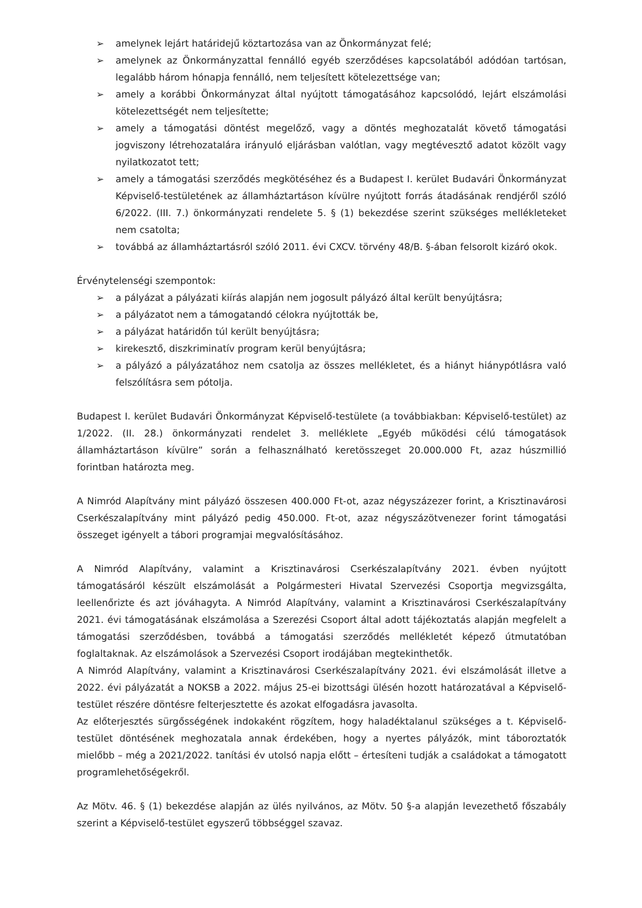➢ amelynek lejárt határidejű köztartozása van az Önkormányzat felé;
➢ amelynek az Önkormányzattal fennálló egyéb szerződéses kapcsolatából adódóan tartósan, legalább három hónapja fennálló, nem teljesített kötelezettsége van;
➢ amely a korábbi Önkormányzat által nyújtott támogatásához kapcsolódó, lejárt elszámolási kötelezettségét nem teljesítette;
➢ amely a támogatási döntést megelőző, vagy a döntés meghozatalát követő támogatási jogviszony létrehozatalára irányuló eljárásban valótlan, vagy megtévesztő adatot közölt vagy nyilatkozatot tett;
➢ amely a támogatási szerződés megkötéséhez és a Budapest I. kerület Budavári Önkormányzat Képviselő-testületének az államháztartáson kívülre nyújtott forrás átadásának rendjéről szóló 6/2022. (III. 7.) önkormányzati rendelete 5. § (1) bekezdése szerint szükséges mellékleteket nem csatolta;
➢ továbbá az államháztartásról szóló 2011. évi CXCV. törvény 48/B. §-ában felsorolt kizáró okok.
Érvénytelenségi szempontok:
➢ a pályázat a pályázati kiírás alapján nem jogosult pályázó által került benyújtásra;
➢ a pályázatot nem a támogatandó célokra nyújtották be,
➢ a pályázat határidőn túl került benyújtásra;
➢ kirekesztő, diszkriminatív program kerül benyújtásra;
➢ a pályázó a pályázatához nem csatolja az összes mellékletet, és a hiányt hiánypótlásra való felszólításra sem pótolja.
Budapest I. kerület Budavári Önkormányzat Képviselő-testülete (a továbbiakban: Képviselő-testület) az 1/2022. (II. 28.) önkormányzati rendelet 3. melléklete „Egyéb működési célú támogatások államháztartáson kívülre” során a felhasználható keretösszeget 20.000.000 Ft, azaz húszmillió forintban határozta meg.
A Nimród Alapítvány mint pályázó összesen 400.000 Ft-ot, azaz négyszázezer forint, a Krisztinavárosi Cserkészalapítvány mint pályázó pedig 450.000. Ft-ot, azaz négyszázötvenezer forint támogatási összeget igényelt a tábori programjai megvalósításához.
A Nimród Alapítvány, valamint a Krisztinavárosi Cserkészalapítvány 2021. évben nyújtott támogatásáról készült elszámolását a Polgármesteri Hivatal Szervezési Csoportja megvizsgálta, leellenőrizte és azt jóváhagyta. A Nimród Alapítvány, valamint a Krisztinavárosi Cserkészalapítvány 2021. évi támogatásának elszámolása a Szerezési Csoport által adott tájékoztatás alapján megfelelt a támogatási szerződésben, továbbá a támogatási szerződés mellékletét képező útmutatóban foglaltaknak. Az elszámolások a Szervezési Csoport irodájában megtekinthetők.
A Nimród Alapítvány, valamint a Krisztinavárosi Cserkészalapítvány 2021. évi elszámolását illetve a 2022. évi pályázatát a NOKSB a 2022. május 25-ei bizottsági ülésén hozott határozatával a Képviselő-testület részére döntésre felterjesztette és azokat elfogadásra javasolta.
Az előterjesztés sürgősségének indokaként rögzítem, hogy haladéktalanul szükséges a t. Képviselő-testület döntésének meghozatala annak érdekében, hogy a nyertes pályázók, mint táboroztatók mielőbb – még a 2021/2022. tanítási év utolsó napja előtt – értesíteni tudják a családokat a támogatott programlehetőségekről.
Az Mötv. 46. § (1) bekezdése alapján az ülés nyilvános, az Mötv. 50 §-a alapján levezethető főszabály szerint a Képviselő-testület egyszerű többséggel szavaz.